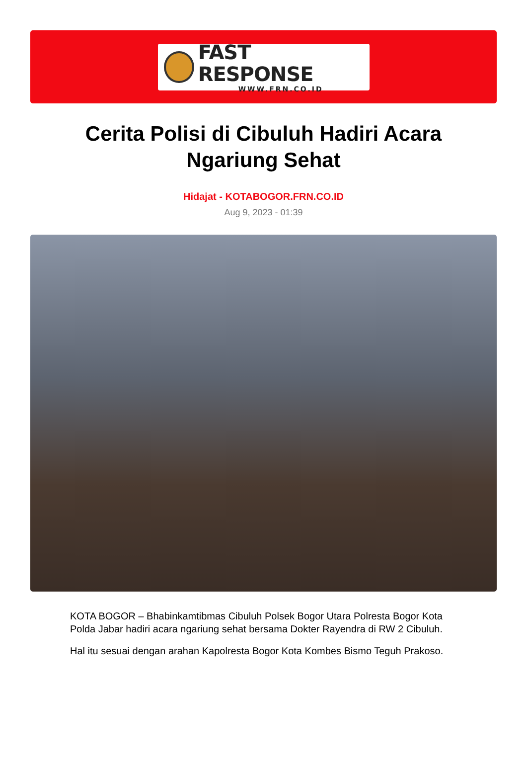FAST RESPONSE
WWW.FRN.CO.ID
Cerita Polisi di Cibuluh Hadiri Acara Ngariung Sehat
Hidajat - KOTABOGOR.FRN.CO.ID
Aug 9, 2023 - 01:39
KOTA BOGOR – Bhabinkamtibmas Cibuluh Polsek Bogor Utara Polresta Bogor Kota Polda Jabar hadiri acara ngariung sehat bersama Dokter Rayendra di RW 2 Cibuluh.
Hal itu sesuai dengan arahan Kapolresta Bogor Kota Kombes Bismo Teguh Prakoso.